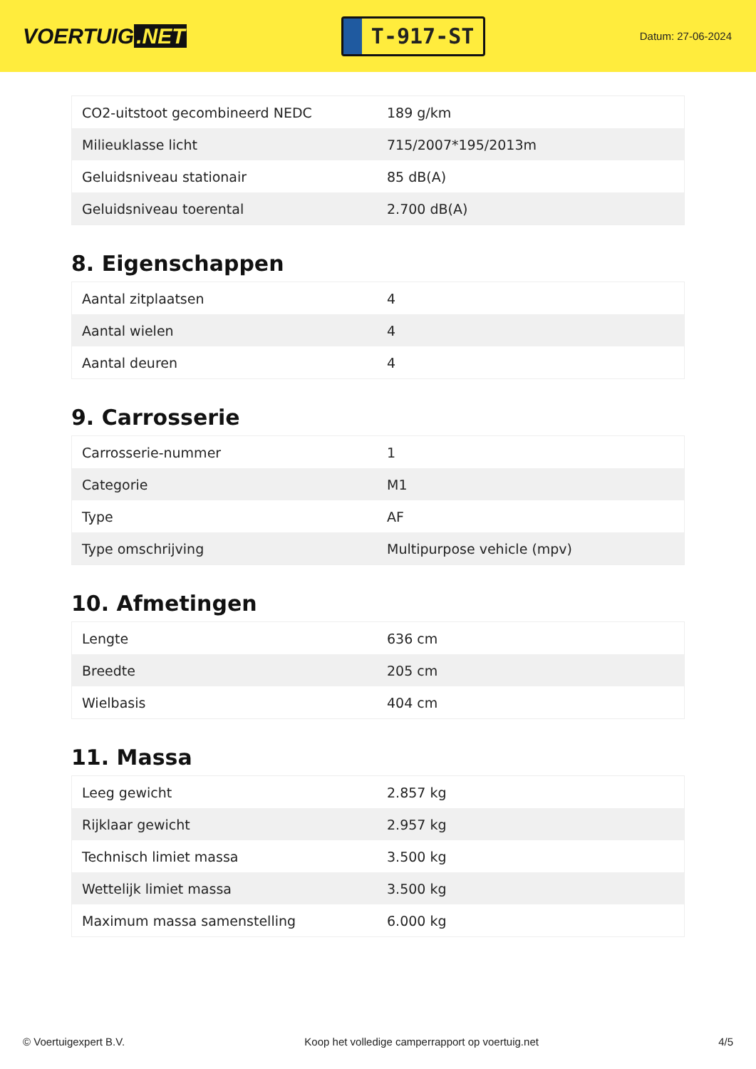VOERTUIG.NET
T-917-ST
Datum: 27-06-2024
| CO2-uitstoot gecombineerd NEDC | 189 g/km |
| Milieuklasse licht | 715/2007*195/2013m |
| Geluidsniveau stationair | 85 dB(A) |
| Geluidsniveau toerental | 2.700 dB(A) |
8. Eigenschappen
| Aantal zitplaatsen | 4 |
| Aantal wielen | 4 |
| Aantal deuren | 4 |
9. Carrosserie
| Carrosserie-nummer | 1 |
| Categorie | M1 |
| Type | AF |
| Type omschrijving | Multipurpose vehicle (mpv) |
10. Afmetingen
| Lengte | 636 cm |
| Breedte | 205 cm |
| Wielbasis | 404 cm |
11. Massa
| Leeg gewicht | 2.857 kg |
| Rijklaar gewicht | 2.957 kg |
| Technisch limiet massa | 3.500 kg |
| Wettelijk limiet massa | 3.500 kg |
| Maximum massa samenstelling | 6.000 kg |
© Voertuigexpert B.V. Koop het volledige camperrapport op voertuig.net 4/5